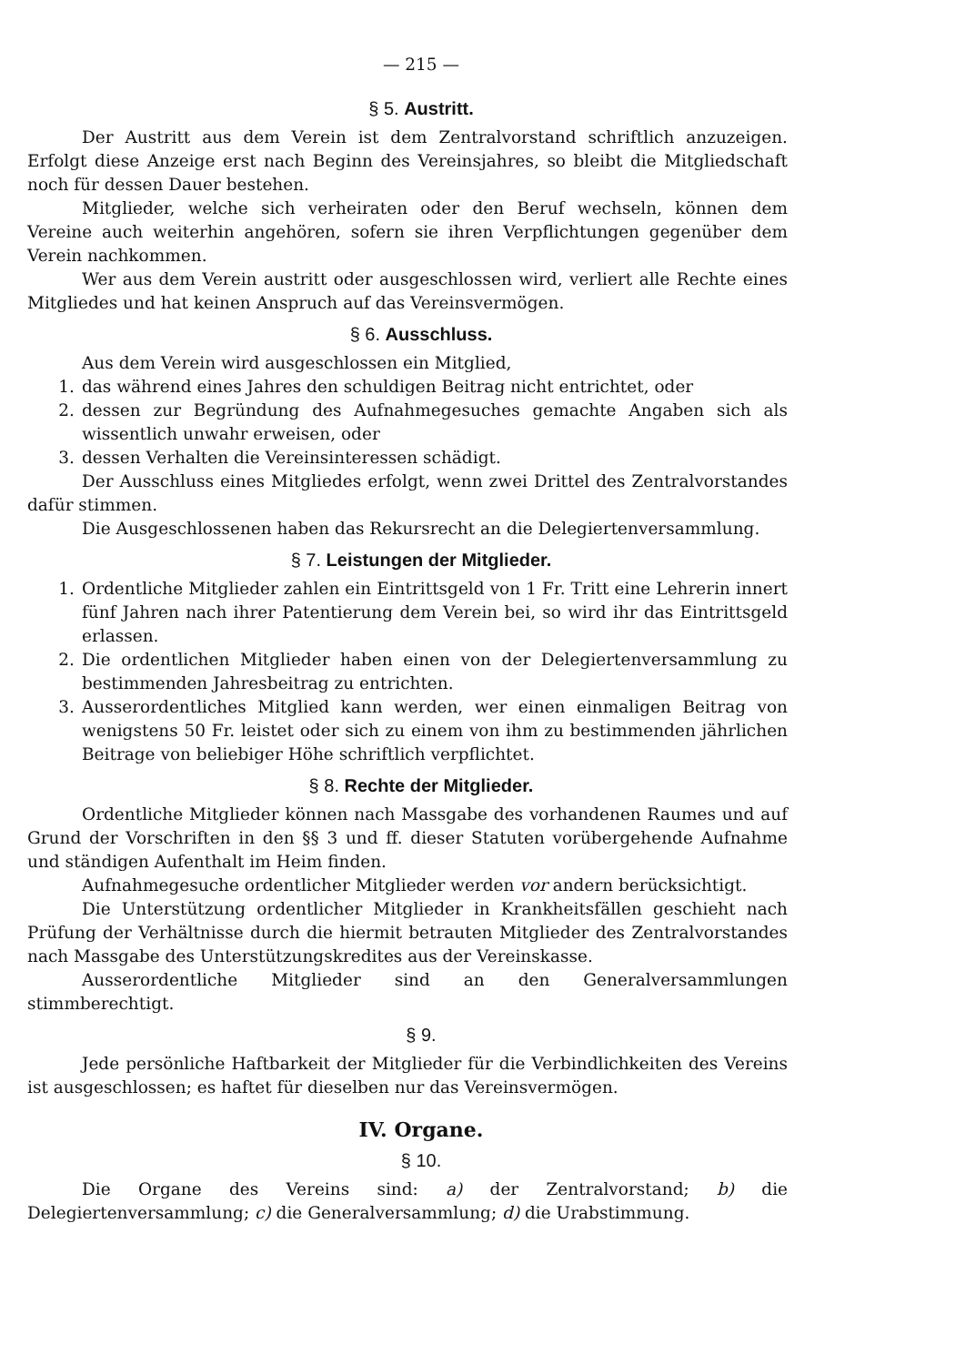— 215 —
§ 5. Austritt.
Der Austritt aus dem Verein ist dem Zentralvorstand schriftlich anzuzeigen. Erfolgt diese Anzeige erst nach Beginn des Vereinsjahres, so bleibt die Mitgliedschaft noch für dessen Dauer bestehen.
Mitglieder, welche sich verheiraten oder den Beruf wechseln, können dem Vereine auch weiterhin angehören, sofern sie ihren Verpflichtungen gegenüber dem Verein nachkommen.
Wer aus dem Verein austritt oder ausgeschlossen wird, verliert alle Rechte eines Mitgliedes und hat keinen Anspruch auf das Vereinsvermögen.
§ 6. Ausschluss.
Aus dem Verein wird ausgeschlossen ein Mitglied,
1. das während eines Jahres den schuldigen Beitrag nicht entrichtet, oder
2. dessen zur Begründung des Aufnahmegesuches gemachte Angaben sich als wissentlich unwahr erweisen, oder
3. dessen Verhalten die Vereinsinteressen schädigt.
Der Ausschluss eines Mitgliedes erfolgt, wenn zwei Drittel des Zentralvorstandes dafür stimmen.
Die Ausgeschlossenen haben das Rekursrecht an die Delegiertenversammlung.
§ 7. Leistungen der Mitglieder.
1. Ordentliche Mitglieder zahlen ein Eintrittsgeld von 1 Fr. Tritt eine Lehrerin innert fünf Jahren nach ihrer Patentierung dem Verein bei, so wird ihr das Eintrittsgeld erlassen.
2. Die ordentlichen Mitglieder haben einen von der Delegiertenversammlung zu bestimmenden Jahresbeitrag zu entrichten.
3. Ausserordentliches Mitglied kann werden, wer einen einmaligen Beitrag von wenigstens 50 Fr. leistet oder sich zu einem von ihm zu bestimmenden jährlichen Beitrage von beliebiger Höhe schriftlich verpflichtet.
§ 8. Rechte der Mitglieder.
Ordentliche Mitglieder können nach Massgabe des vorhandenen Raumes und auf Grund der Vorschriften in den §§ 3 und ff. dieser Statuten vorübergehende Aufnahme und ständigen Aufenthalt im Heim finden.
Aufnahmegesuche ordentlicher Mitglieder werden vor andern berücksichtigt.
Die Unterstützung ordentlicher Mitglieder in Krankheitsfällen geschieht nach Prüfung der Verhältnisse durch die hiermit betrauten Mitglieder des Zentralvorstandes nach Massgabe des Unterstützungskredites aus der Vereinskasse.
Ausserordentliche Mitglieder sind an den Generalversammlungen stimmberechtigt.
§ 9.
Jede persönliche Haftbarkeit der Mitglieder für die Verbindlichkeiten des Vereins ist ausgeschlossen; es haftet für dieselben nur das Vereinsvermögen.
IV. Organe.
§ 10.
Die Organe des Vereins sind: a) der Zentralvorstand; b) die Delegiertenversammlung; c) die Generalversammlung; d) die Urabstimmung.